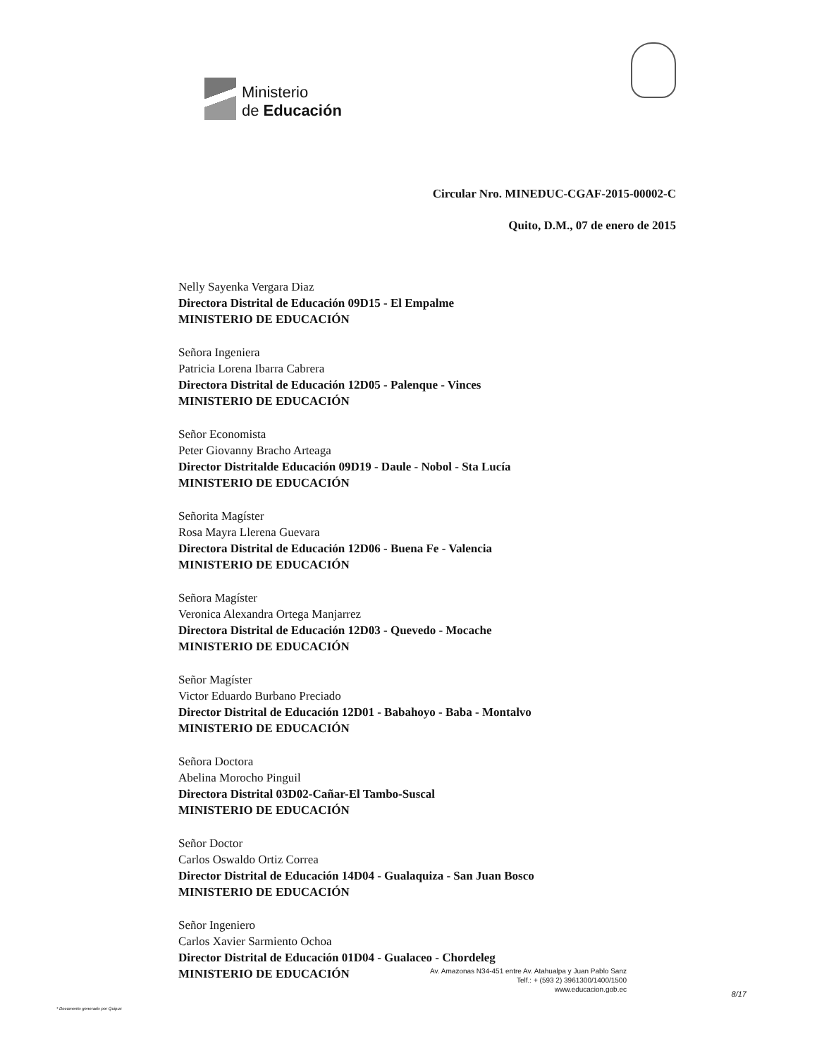Ministerio
de Educación
Circular Nro. MINEDUC-CGAF-2015-00002-C
Quito, D.M., 07 de enero de 2015
Nelly Sayenka Vergara Diaz
Directora Distrital de Educación 09D15 - El Empalme
MINISTERIO DE EDUCACIÓN
Señora Ingeniera
Patricia Lorena Ibarra Cabrera
Directora Distrital de Educación 12D05 - Palenque - Vinces
MINISTERIO DE EDUCACIÓN
Señor Economista
Peter Giovanny Bracho Arteaga
Director Distritalde Educación 09D19 - Daule - Nobol - Sta Lucía
MINISTERIO DE EDUCACIÓN
Señorita Magíster
Rosa Mayra Llerena Guevara
Directora Distrital de Educación 12D06 - Buena Fe - Valencia
MINISTERIO DE EDUCACIÓN
Señora Magíster
Veronica Alexandra Ortega Manjarrez
Directora Distrital de Educación 12D03 - Quevedo - Mocache
MINISTERIO DE EDUCACIÓN
Señor Magíster
Victor Eduardo Burbano Preciado
Director Distrital de Educación 12D01 - Babahoyo - Baba - Montalvo
MINISTERIO DE EDUCACIÓN
Señora Doctora
Abelina Morocho Pinguil
Directora Distrital 03D02-Cañar-El Tambo-Suscal
MINISTERIO DE EDUCACIÓN
Señor Doctor
Carlos Oswaldo Ortiz Correa
Director Distrital de Educación 14D04 - Gualaquiza - San Juan Bosco
MINISTERIO DE EDUCACIÓN
Señor Ingeniero
Carlos Xavier Sarmiento Ochoa
Director Distrital de Educación 01D04 - Gualaceo - Chordeleg
MINISTERIO DE EDUCACIÓN
Av. Amazonas N34-451 entre Av. Atahualpa y Juan Pablo Sanz
Telf.: + (593 2) 3961300/1400/1500
www.educacion.gob.ec
8/17
* Documento generado por Quipux